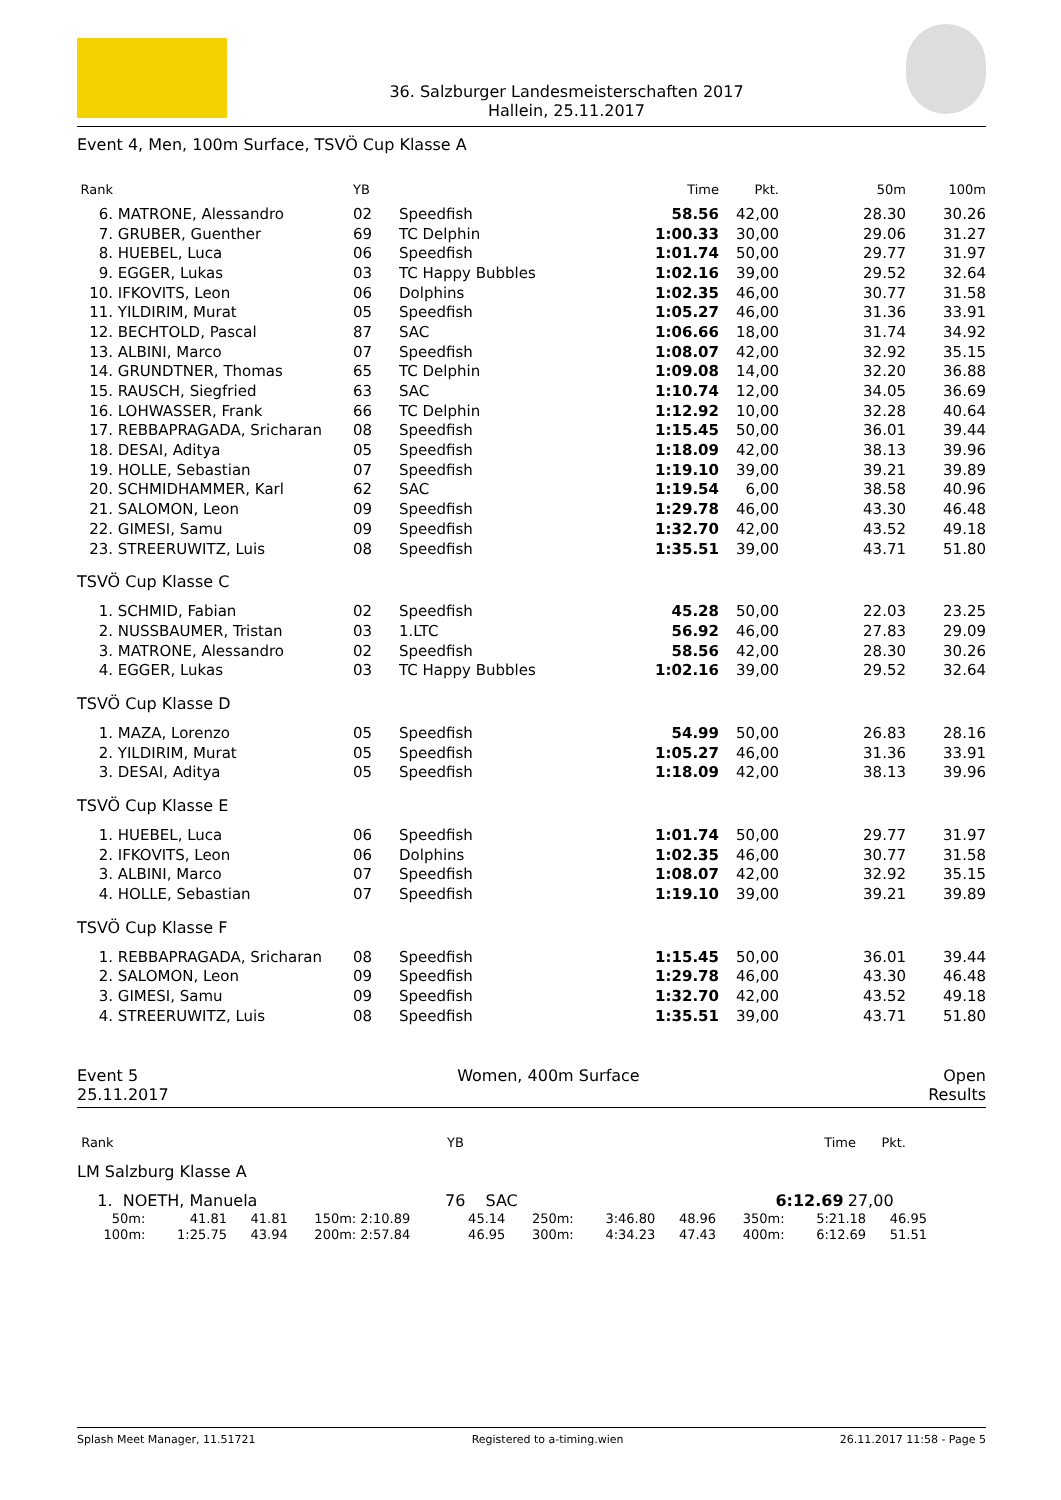36. Salzburger Landesmeisterschaften 2017
Hallein, 25.11.2017
Event 4, Men, 100m Surface, TSVÖ Cup Klasse A
| Rank | | YB | | Time | Pkt. | 50m | 100m |
| --- | --- | --- | --- | --- | --- | --- | --- |
| 6. | MATRONE, Alessandro | 02 | Speedfish | 58.56 | 42,00 | 28.30 | 30.26 |
| 7. | GRUBER, Guenther | 69 | TC Delphin | 1:00.33 | 30,00 | 29.06 | 31.27 |
| 8. | HUEBEL, Luca | 06 | Speedfish | 1:01.74 | 50,00 | 29.77 | 31.97 |
| 9. | EGGER, Lukas | 03 | TC Happy Bubbles | 1:02.16 | 39,00 | 29.52 | 32.64 |
| 10. | IFKOVITS, Leon | 06 | Dolphins | 1:02.35 | 46,00 | 30.77 | 31.58 |
| 11. | YILDIRIM, Murat | 05 | Speedfish | 1:05.27 | 46,00 | 31.36 | 33.91 |
| 12. | BECHTOLD, Pascal | 87 | SAC | 1:06.66 | 18,00 | 31.74 | 34.92 |
| 13. | ALBINI, Marco | 07 | Speedfish | 1:08.07 | 42,00 | 32.92 | 35.15 |
| 14. | GRUNDTNER, Thomas | 65 | TC Delphin | 1:09.08 | 14,00 | 32.20 | 36.88 |
| 15. | RAUSCH, Siegfried | 63 | SAC | 1:10.74 | 12,00 | 34.05 | 36.69 |
| 16. | LOHWASSER, Frank | 66 | TC Delphin | 1:12.92 | 10,00 | 32.28 | 40.64 |
| 17. | REBBAPRAGADA, Sricharan | 08 | Speedfish | 1:15.45 | 50,00 | 36.01 | 39.44 |
| 18. | DESAI, Aditya | 05 | Speedfish | 1:18.09 | 42,00 | 38.13 | 39.96 |
| 19. | HOLLE, Sebastian | 07 | Speedfish | 1:19.10 | 39,00 | 39.21 | 39.89 |
| 20. | SCHMIDHAMMER, Karl | 62 | SAC | 1:19.54 | 6,00 | 38.58 | 40.96 |
| 21. | SALOMON, Leon | 09 | Speedfish | 1:29.78 | 46,00 | 43.30 | 46.48 |
| 22. | GIMESI, Samu | 09 | Speedfish | 1:32.70 | 42,00 | 43.52 | 49.18 |
| 23. | STREERUWITZ, Luis | 08 | Speedfish | 1:35.51 | 39,00 | 43.71 | 51.80 |
| TSVÖ Cup Klasse C | | | | | | | |
| 1. | SCHMID, Fabian | 02 | Speedfish | 45.28 | 50,00 | 22.03 | 23.25 |
| 2. | NUSSBAUMER, Tristan | 03 | 1.LTC | 56.92 | 46,00 | 27.83 | 29.09 |
| 3. | MATRONE, Alessandro | 02 | Speedfish | 58.56 | 42,00 | 28.30 | 30.26 |
| 4. | EGGER, Lukas | 03 | TC Happy Bubbles | 1:02.16 | 39,00 | 29.52 | 32.64 |
| TSVÖ Cup Klasse D | | | | | | | |
| 1. | MAZA, Lorenzo | 05 | Speedfish | 54.99 | 50,00 | 26.83 | 28.16 |
| 2. | YILDIRIM, Murat | 05 | Speedfish | 1:05.27 | 46,00 | 31.36 | 33.91 |
| 3. | DESAI, Aditya | 05 | Speedfish | 1:18.09 | 42,00 | 38.13 | 39.96 |
| TSVÖ Cup Klasse E | | | | | | | |
| 1. | HUEBEL, Luca | 06 | Speedfish | 1:01.74 | 50,00 | 29.77 | 31.97 |
| 2. | IFKOVITS, Leon | 06 | Dolphins | 1:02.35 | 46,00 | 30.77 | 31.58 |
| 3. | ALBINI, Marco | 07 | Speedfish | 1:08.07 | 42,00 | 32.92 | 35.15 |
| 4. | HOLLE, Sebastian | 07 | Speedfish | 1:19.10 | 39,00 | 39.21 | 39.89 |
| TSVÖ Cup Klasse F | | | | | | | |
| 1. | REBBAPRAGADA, Sricharan | 08 | Speedfish | 1:15.45 | 50,00 | 36.01 | 39.44 |
| 2. | SALOMON, Leon | 09 | Speedfish | 1:29.78 | 46,00 | 43.30 | 46.48 |
| 3. | GIMESI, Samu | 09 | Speedfish | 1:32.70 | 42,00 | 43.52 | 49.18 |
| 4. | STREERUWITZ, Luis | 08 | Speedfish | 1:35.51 | 39,00 | 43.71 | 51.80 |
Event 5
25.11.2017
Women, 400m Surface Open
Results
| Rank | YB | Time | Pkt. | |
| --- | --- | --- | --- | --- |
LM Salzburg Klasse A
| 1. NOETH, Manuela | 76 | | SAC | 6:12.69 | 27,00 | |
| 50m: | 41.81 | 41.81 | 150m: | 2:10.89 | 45.14 | 250m: | 3:46.80 | 48.96 | 350m: | 5:21.18 | 46.95 |
| 100m: | 1:25.75 | 43.94 | 200m: | 2:57.84 | 46.95 | 300m: | 4:34.23 | 47.43 | 400m: | 6:12.69 | 51.51 |
Splash Meet Manager, 11.51721 Registered to a-timing.wien 26.11.2017 11:58 - Page 5